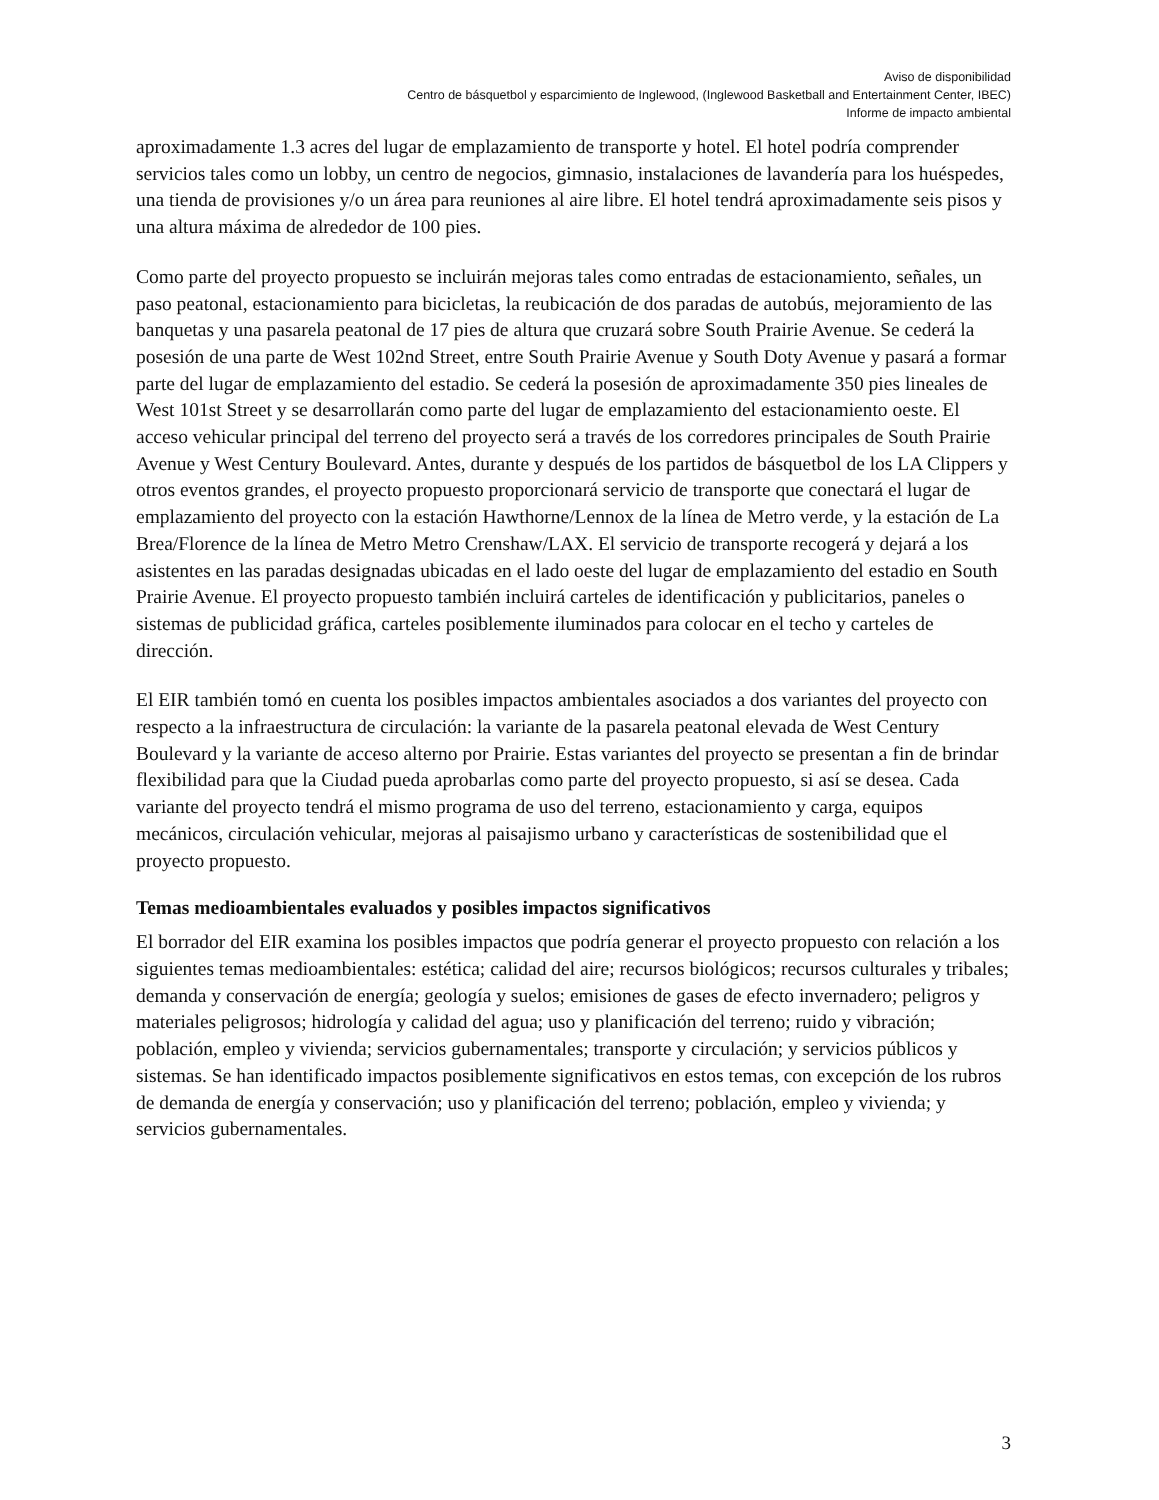Aviso de disponibilidad
Centro de básquetbol y esparcimiento de Inglewood, (Inglewood Basketball and Entertainment Center, IBEC)
Informe de impacto ambiental
aproximadamente 1.3 acres del lugar de emplazamiento de transporte y hotel. El hotel podría comprender servicios tales como un lobby, un centro de negocios, gimnasio, instalaciones de lavandería para los huéspedes, una tienda de provisiones y/o un área para reuniones al aire libre. El hotel tendrá aproximadamente seis pisos y una altura máxima de alrededor de 100 pies.
Como parte del proyecto propuesto se incluirán mejoras tales como entradas de estacionamiento, señales, un paso peatonal, estacionamiento para bicicletas, la reubicación de dos paradas de autobús, mejoramiento de las banquetas y una pasarela peatonal de 17 pies de altura que cruzará sobre South Prairie Avenue. Se cederá la posesión de una parte de West 102nd Street, entre South Prairie Avenue y South Doty Avenue y pasará a formar parte del lugar de emplazamiento del estadio. Se cederá la posesión de aproximadamente 350 pies lineales de West 101st Street y se desarrollarán como parte del lugar de emplazamiento del estacionamiento oeste. El acceso vehicular principal del terreno del proyecto será a través de los corredores principales de South Prairie Avenue y West Century Boulevard. Antes, durante y después de los partidos de básquetbol de los LA Clippers y otros eventos grandes, el proyecto propuesto proporcionará servicio de transporte que conectará el lugar de emplazamiento del proyecto con la estación Hawthorne/Lennox de la línea de Metro verde, y la estación de La Brea/Florence de la línea de Metro Metro Crenshaw/LAX. El servicio de transporte recogerá y dejará a los asistentes en las paradas designadas ubicadas en el lado oeste del lugar de emplazamiento del estadio en South Prairie Avenue. El proyecto propuesto también incluirá carteles de identificación y publicitarios, paneles o sistemas de publicidad gráfica, carteles posiblemente iluminados para colocar en el techo y carteles de dirección.
El EIR también tomó en cuenta los posibles impactos ambientales asociados a dos variantes del proyecto con respecto a la infraestructura de circulación: la variante de la pasarela peatonal elevada de West Century Boulevard y la variante de acceso alterno por Prairie. Estas variantes del proyecto se presentan a fin de brindar flexibilidad para que la Ciudad pueda aprobarlas como parte del proyecto propuesto, si así se desea. Cada variante del proyecto tendrá el mismo programa de uso del terreno, estacionamiento y carga, equipos mecánicos, circulación vehicular, mejoras al paisajismo urbano y características de sostenibilidad que el proyecto propuesto.
Temas medioambientales evaluados y posibles impactos significativos
El borrador del EIR examina los posibles impactos que podría generar el proyecto propuesto con relación a los siguientes temas medioambientales: estética; calidad del aire; recursos biológicos; recursos culturales y tribales; demanda y conservación de energía; geología y suelos; emisiones de gases de efecto invernadero; peligros y materiales peligrosos; hidrología y calidad del agua; uso y planificación del terreno; ruido y vibración; población, empleo y vivienda; servicios gubernamentales; transporte y circulación; y servicios públicos y sistemas. Se han identificado impactos posiblemente significativos en estos temas, con excepción de los rubros de demanda de energía y conservación; uso y planificación del terreno; población, empleo y vivienda; y servicios gubernamentales.
3